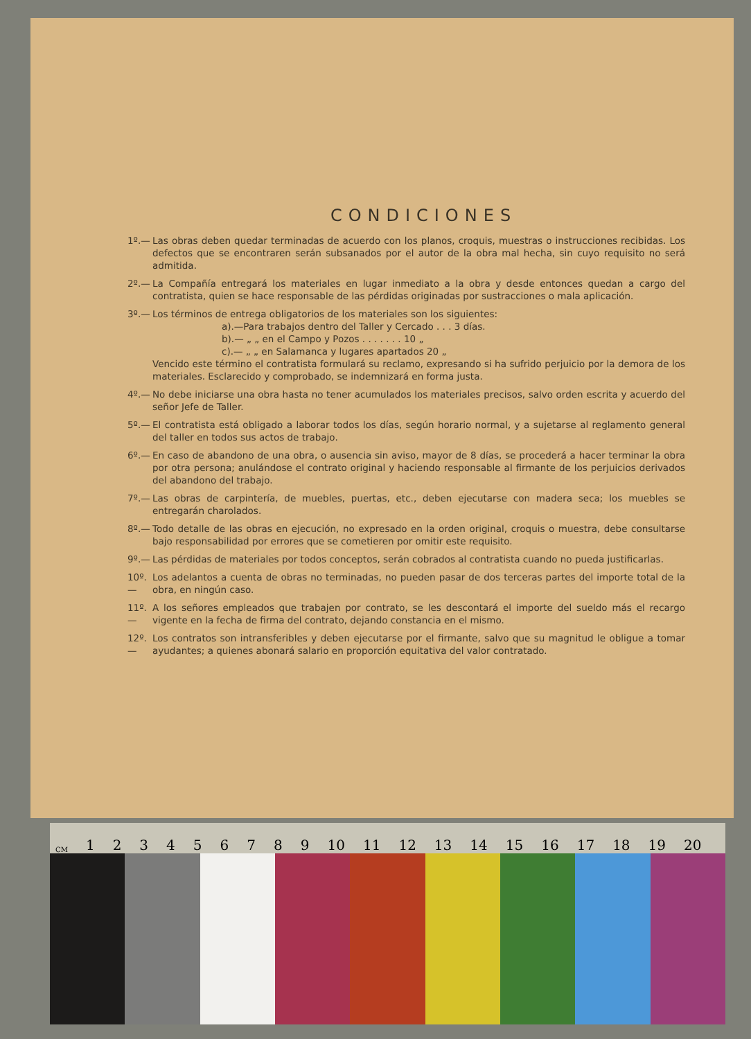CONDICIONES
1º.— Las obras deben quedar terminadas de acuerdo con los planos, croquis, muestras o instrucciones recibidas. Los defectos que se encontraren serán subsanados por el autor de la obra mal hecha, sin cuyo requisito no será admitida.
2º.— La Compañía entregará los materiales en lugar inmediato a la obra y desde entonces quedan a cargo del contratista, quien se hace responsable de las pérdidas originadas por sustracciones o mala aplicación.
3º.— Los términos de entrega obligatorios de los materiales son los siguientes:
a).—Para trabajos dentro del Taller y Cercado . . . 3 días.
b).— „ „ en el Campo y Pozos . . . . . . . 10 „
c).— „ „ en Salamanca y lugares apartados 20 „
Vencido este término el contratista formulará su reclamo, expresando si ha sufrido perjuicio por la demora de los materiales. Esclarecido y comprobado, se indemnizará en forma justa.
4º.— No debe iniciarse una obra hasta no tener acumulados los materiales precisos, salvo orden escrita y acuerdo del señor Jefe de Taller.
5º.— El contratista está obligado a laborar todos los días, según horario normal, y a sujetarse al reglamento general del taller en todos sus actos de trabajo.
6º.— En caso de abandono de una obra, o ausencia sin aviso, mayor de 8 días, se procederá a hacer terminar la obra por otra persona; anulándose el contrato original y haciendo responsable al firmante de los perjuicios derivados del abandono del trabajo.
7º.— Las obras de carpintería, de muebles, puertas, etc., deben ejecutarse con madera seca; los muebles se entregarán charolados.
8º.— Todo detalle de las obras en ejecución, no expresado en la orden original, croquis o muestra, debe consultarse bajo responsabilidad por errores que se cometieren por omitir este requisito.
9º.— Las pérdidas de materiales por todos conceptos, serán cobrados al contratista cuando no pueda justificarlas.
10º.— Los adelantos a cuenta de obras no terminadas, no pueden pasar de dos terceras partes del importe total de la obra, en ningún caso.
11º.— A los señores empleados que trabajen por contrato, se les descontará el importe del sueldo más el recargo vigente en la fecha de firma del contrato, dejando constancia en el mismo.
12º.— Los contratos son intransferibles y deben ejecutarse por el firmante, salvo que su magnitud le obligue a tomar ayudantes; a quienes abonará salario en proporción equitativa del valor contratado.
CM 1 2 3 4 5 6 7 8 9 10 11 12 13 14 15 16 17 18 19 20